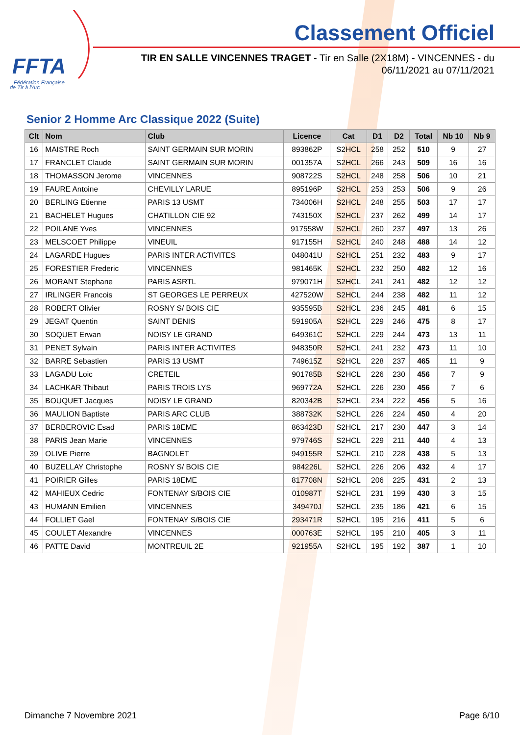FFTA
Fédération Française
de Tir à l'Arc
Classement Officiel
TIR EN SALLE VINCENNES TRAGET - Tir en Salle (2X18M) - VINCENNES - du 06/11/2021 au 07/11/2021
Senior 2 Homme Arc Classique 2022 (Suite)
| Clt | Nom | Club | Licence | Cat | D1 | D2 | Total | Nb 10 | Nb 9 |
| --- | --- | --- | --- | --- | --- | --- | --- | --- | --- |
| 16 | MAISTRE Roch | SAINT GERMAIN SUR MORIN | 893862P | S2HCL | 258 | 252 | 510 | 9 | 27 |
| 17 | FRANCLET Claude | SAINT GERMAIN SUR MORIN | 001357A | S2HCL | 266 | 243 | 509 | 16 | 16 |
| 18 | THOMASSON Jerome | VINCENNES | 908722S | S2HCL | 248 | 258 | 506 | 10 | 21 |
| 19 | FAURE Antoine | CHEVILLY LARUE | 895196P | S2HCL | 253 | 253 | 506 | 9 | 26 |
| 20 | BERLING Etienne | PARIS 13 USMT | 734006H | S2HCL | 248 | 255 | 503 | 17 | 17 |
| 21 | BACHELET Hugues | CHATILLON CIE 92 | 743150X | S2HCL | 237 | 262 | 499 | 14 | 17 |
| 22 | POILANE Yves | VINCENNES | 917558W | S2HCL | 260 | 237 | 497 | 13 | 26 |
| 23 | MELSCOET Philippe | VINEUIL | 917155H | S2HCL | 240 | 248 | 488 | 14 | 12 |
| 24 | LAGARDE Hugues | PARIS INTER ACTIVITES | 048041U | S2HCL | 251 | 232 | 483 | 9 | 17 |
| 25 | FORESTIER Frederic | VINCENNES | 981465K | S2HCL | 232 | 250 | 482 | 12 | 16 |
| 26 | MORANT Stephane | PARIS ASRTL | 979071H | S2HCL | 241 | 241 | 482 | 12 | 12 |
| 27 | IRLINGER Francois | ST GEORGES LE PERREUX | 427520W | S2HCL | 244 | 238 | 482 | 11 | 12 |
| 28 | ROBERT Olivier | ROSNY S/ BOIS CIE | 935595B | S2HCL | 236 | 245 | 481 | 6 | 15 |
| 29 | JEGAT Quentin | SAINT DENIS | 591905A | S2HCL | 229 | 246 | 475 | 8 | 17 |
| 30 | SOQUET Erwan | NOISY LE GRAND | 649361C | S2HCL | 229 | 244 | 473 | 13 | 11 |
| 31 | PENET Sylvain | PARIS INTER ACTIVITES | 948350R | S2HCL | 241 | 232 | 473 | 11 | 10 |
| 32 | BARRE Sebastien | PARIS 13 USMT | 749615Z | S2HCL | 228 | 237 | 465 | 11 | 9 |
| 33 | LAGADU Loic | CRETEIL | 901785B | S2HCL | 226 | 230 | 456 | 7 | 9 |
| 34 | LACHKAR Thibaut | PARIS TROIS LYS | 969772A | S2HCL | 226 | 230 | 456 | 7 | 6 |
| 35 | BOUQUET Jacques | NOISY LE GRAND | 820342B | S2HCL | 234 | 222 | 456 | 5 | 16 |
| 36 | MAULION Baptiste | PARIS ARC CLUB | 388732K | S2HCL | 226 | 224 | 450 | 4 | 20 |
| 37 | BERBEROVIC Esad | PARIS 18EME | 863423D | S2HCL | 217 | 230 | 447 | 3 | 14 |
| 38 | PARIS Jean Marie | VINCENNES | 979746S | S2HCL | 229 | 211 | 440 | 4 | 13 |
| 39 | OLIVE Pierre | BAGNOLET | 949155R | S2HCL | 210 | 228 | 438 | 5 | 13 |
| 40 | BUZELLAY Christophe | ROSNY S/ BOIS CIE | 984226L | S2HCL | 226 | 206 | 432 | 4 | 17 |
| 41 | POIRIER Gilles | PARIS 18EME | 817708N | S2HCL | 206 | 225 | 431 | 2 | 13 |
| 42 | MAHIEUX Cedric | FONTENAY S/BOIS CIE | 010987T | S2HCL | 231 | 199 | 430 | 3 | 15 |
| 43 | HUMANN Emilien | VINCENNES | 349470J | S2HCL | 235 | 186 | 421 | 6 | 15 |
| 44 | FOLLIET Gael | FONTENAY S/BOIS CIE | 293471R | S2HCL | 195 | 216 | 411 | 5 | 6 |
| 45 | COULET Alexandre | VINCENNES | 000763E | S2HCL | 195 | 210 | 405 | 3 | 11 |
| 46 | PATTE David | MONTREUIL 2E | 921955A | S2HCL | 195 | 192 | 387 | 1 | 10 |
Dimanche 7 Novembre 2021 Page 6/10